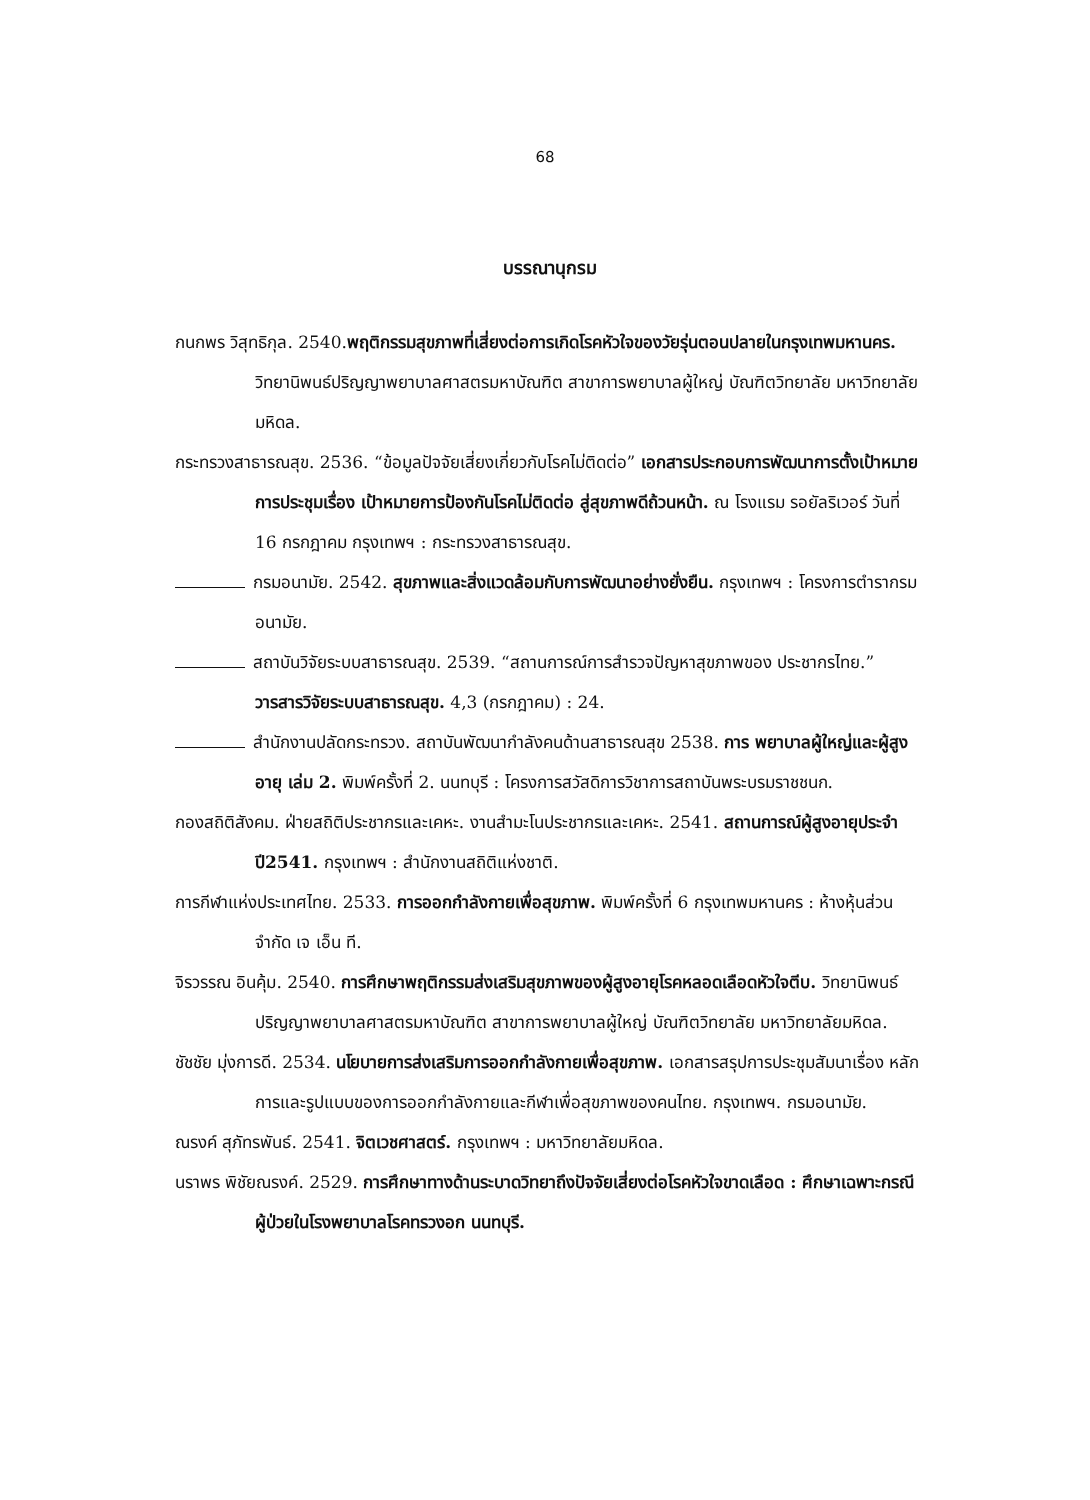68
บรรณานุกรม
กนกพร วิสุทธิกุล. 2540.พฤติกรรมสุขภาพที่เสี่ยงต่อการเกิดโรคหัวใจของวัยรุ่นตอนปลายในกรุงเทพมหานคร. วิทยานิพนธ์ปริญญาพยาบาลศาสตรมหาบัณฑิต สาขาการพยาบาลผู้ใหญ่ บัณฑิตวิทยาลัย มหาวิทยาลัยมหิดล.
กระทรวงสาธารณสุข. 2536. “ข้อมูลปัจจัยเสี่ยงเกี่ยวกับโรคไม่ติดต่อ” เอกสารประกอบการพัฒนาการตั้งเป้าหมายการประชุมเรื่อง เป้าหมายการป้องกันโรคไม่ติดต่อ สู่สุขภาพดีถ้วนหน้า. ณ โรงแรม รอยัลริเวอร์ วันที่ 16 กรกฎาคม กรุงเทพฯ : กระทรวงสาธารณสุข.
กรมอนามัย. 2542. สุขภาพและสิ่งแวดล้อมกับการพัฒนาอย่างยั่งยืน. กรุงเทพฯ : โครงการตำรากรมอนามัย.
สถาบันวิจัยระบบสาธารณสุข. 2539. “สถานการณ์การสำรวจปัญหาสุขภาพของ ประชากรไทย.” วารสารวิจัยระบบสาธารณสุข. 4,3 (กรกฎาคม) : 24.
สำนักงานปลัดกระทรวง. สถาบันพัฒนากำลังคนด้านสาธารณสุข 2538. การ พยาบาลผู้ใหญ่และผู้สูงอายุ เล่ม 2. พิมพ์ครั้งที่ 2. นนทบุรี : โครงการสวัสดิการวิชาการสถาบันพระบรมราชชนก.
กองสถิติสังคม. ฝ่ายสถิติประชากรและเคหะ. งานสำมะโนประชากรและเคหะ. 2541. สถานการณ์ผู้สูงอายุประจำปี2541. กรุงเทพฯ : สำนักงานสถิติแห่งชาติ.
การกีฬาแห่งประเทศไทย. 2533. การออกกำลังกายเพื่อสุขภาพ. พิมพ์ครั้งที่ 6 กรุงเทพมหานคร : ห้างหุ้นส่วนจำกัด เจ เอ็น ที.
จิรวรรณ อินคุ้ม. 2540. การศึกษาพฤติกรรมส่งเสริมสุขภาพของผู้สูงอายุโรคหลอดเลือดหัวใจตีบ. วิทยานิพนธ์ปริญญาพยาบาลศาสตรมหาบัณฑิต สาขาการพยาบาลผู้ใหญ่ บัณฑิตวิทยาลัย มหาวิทยาลัยมหิดล.
ชัชชัย มุ่งการดี. 2534. นโยบายการส่งเสริมการออกกำลังกายเพื่อสุขภาพ. เอกสารสรุปการประชุมสัมนาเรื่อง หลักการและรูปแบบของการออกกำลังกายและกีฬาเพื่อสุขภาพของคนไทย. กรุงเทพฯ. กรมอนามัย.
ณรงค์ สุภัทรพันธ์. 2541. จิตเวชศาสตร์. กรุงเทพฯ : มหาวิทยาลัยมหิดล.
นราพร พิชัยณรงค์. 2529. การศึกษาทางด้านระบาดวิทยาถึงปัจจัยเสี่ยงต่อโรคหัวใจขาดเลือด : ศึกษาเฉพาะกรณีผู้ป่วยในโรงพยาบาลโรคทรวงอก นนทบุรี.